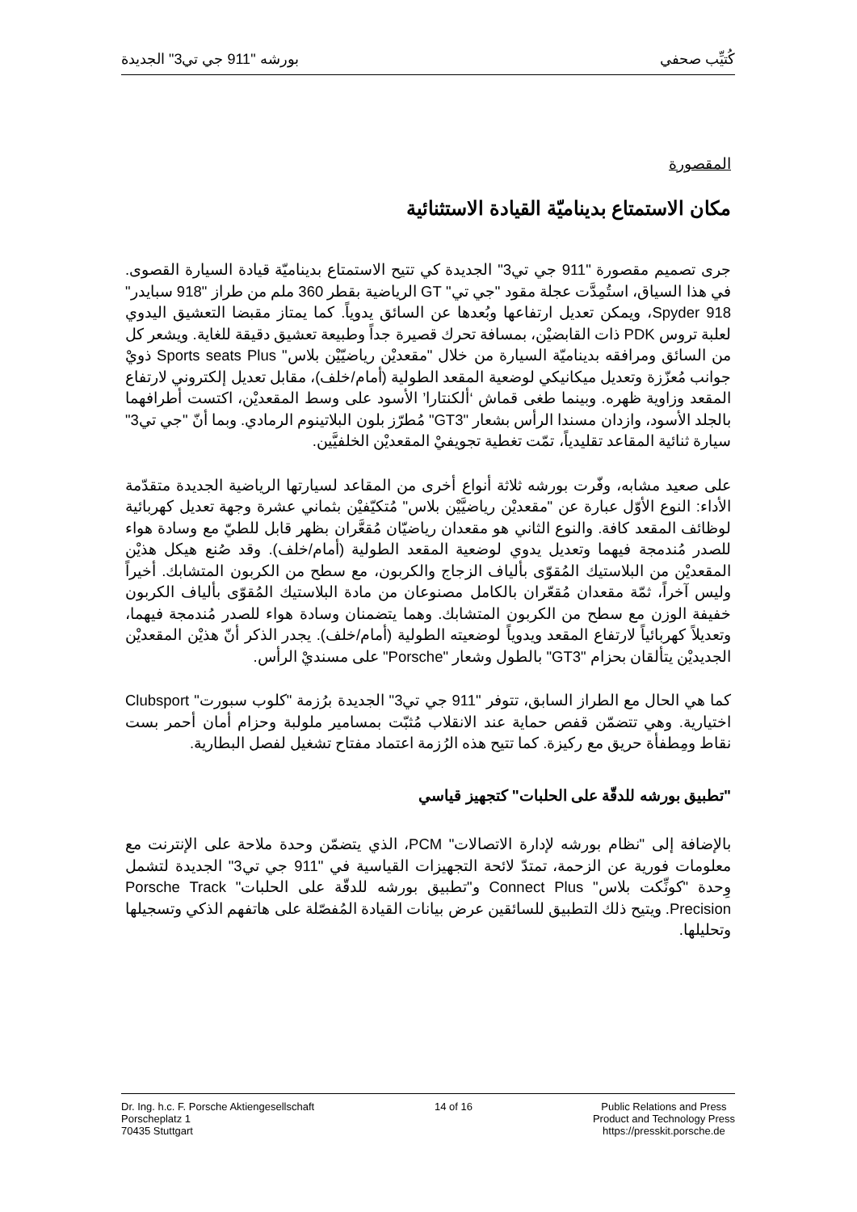كُتيِّب صحفي بورشه "911 جي تي3" الجديدة
المقصورة
مكان الاستمتاع بديناميّة القيادة الاستثنائية
جرى تصميم مقصورة "911 جي تي3" الجديدة كي تتيح الاستمتاع بديناميّة قيادة السيارة القصوى. في هذا السياق، استُمِدَّت عجلة مقود "جي تي" GT الرياضية بقطر 360 ملم من طراز "918 سبايدر" 918 Spyder، ويمكن تعديل ارتفاعها وبُعدها عن السائق يدوياً. كما يمتاز مقبضا التعشيق اليدوي لعلبة تروس PDK ذات القابضيْن، بمسافة تحرك قصيرة جداً وطبيعة تعشيق دقيقة للغاية. ويشعر كل من السائق ومرافقه بديناميّة السيارة من خلال "مقعديْن رياضيّيْن بلاس" Sports seats Plus ذويْ جوانب مُعزّزة وتعديل ميكانيكي لوضعية المقعد الطولية (أمام/خلف)، مقابل تعديل إلكتروني لارتفاع المقعد وزاوية ظهره. وبينما طغى قماش ‘ألكنتارا’ الأسود على وسط المقعديْن، اكتست أطرافهما بالجلد الأسود، وازدان مسندا الرأس بشعار "GT3" مُطرّز بلون البلاتينوم الرمادي. وبما أنّ "جي تي3" سيارة ثنائية المقاعد تقليدياً، تمّت تغطية تجويفيْ المقعديْن الخلفيَّين.
على صعيد مشابه، وفّرت بورشه ثلاثة أنواع أخرى من المقاعد لسيارتها الرياضية الجديدة متقدّمة الأداء: النوع الأوّل عبارة عن "مقعديْن رياضيَّيْن بلاس" مُتكيّفيْن بثماني عشرة وجهة تعديل كهربائية لوظائف المقعد كافة. والنوع الثاني هو مقعدان رياضيّان مُقعَّران بظهر قابل للطيّ مع وسادة هواء للصدر مُندمجة فيهما وتعديل يدوي لوضعية المقعد الطولية (أمام/خلف). وقد صُنع هيكل هذيْن المقعديْن من البلاستيك المُقوّى بألياف الزجاج والكربون، مع سطح من الكربون المتشابك. أخيراً وليس آخراً، ثمّة مقعدان مُقعّران بالكامل مصنوعان من مادة البلاستيك المُقوّى بألياف الكربون خفيفة الوزن مع سطح من الكربون المتشابك. وهما يتضمنان وسادة هواء للصدر مُندمجة فيهما، وتعديلاً كهربائياً لارتفاع المقعد ويدوياً لوضعيته الطولية (أمام/خلف). يجدر الذكر أنّ هذيْن المقعديْن الجديديْن يتألقان بحزام "GT3" بالطول وشعار "Porsche" على مسنديْ الرأس.
كما هي الحال مع الطراز السابق، تتوفر "911 جي تي3" الجديدة برُزمة "كلوب سبورت" Clubsport اختيارية. وهي تتضمّن قفص حماية عند الانقلاب مُثبّت بمسامير ملولبة وحزام أمان أحمر بست نقاط ومِطفأة حريق مع ركيزة. كما تتيح هذه الرُزمة اعتماد مفتاح تشغيل لفصل البطارية.
"تطبيق بورشه للدقّة على الحلبات" كتجهيز قياسي
بالإضافة إلى "نظام بورشه لإدارة الاتصالات" PCM، الذي يتضمّن وحدة ملاحة على الإنترنت مع معلومات فورية عن الزحمة، تمتدّ لائحة التجهيزات القياسية في "911 جي تي3" الجديدة لتشمل وِحدة "كونِّكت بلاس" Connect Plus و"تطبيق بورشه للدقّة على الحلبات" Porsche Track Precision. ويتيح ذلك التطبيق للسائقين عرض بيانات القيادة المُفصّلة على هاتفهم الذكي وتسجيلها وتحليلها.
Dr. Ing. h.c. F. Porsche Aktiengesellschaft
Porscheplatz 1
70435 Stuttgart
14 of 16 Public Relations and Press
Product and Technology Press
https://presskit.porsche.de